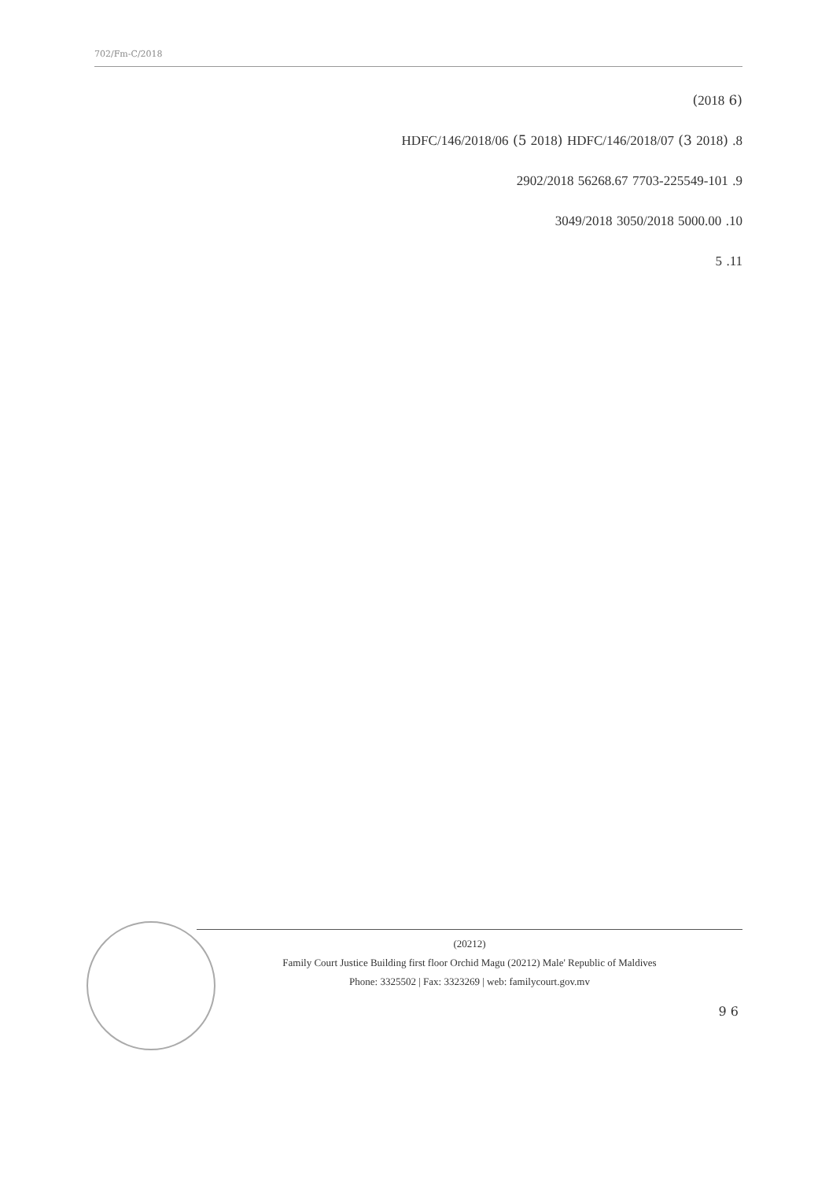702/Fm-C/2018
(6 2018)
8. HDFC/146/2018/06 (5 2018) HDFC/146/2018/07 (3 2018)
9. 7703-225549-101 56268.67 2902/2018
10. 5000.00 3050/2018 3049/2018
11. 5
(20212)
Family Court Justice Building first floor Orchid Magu (20212) Male' Republic of Maldives
Phone: 3325502 | Fax: 3323269 | web: familycourt.gov.mv
6 9